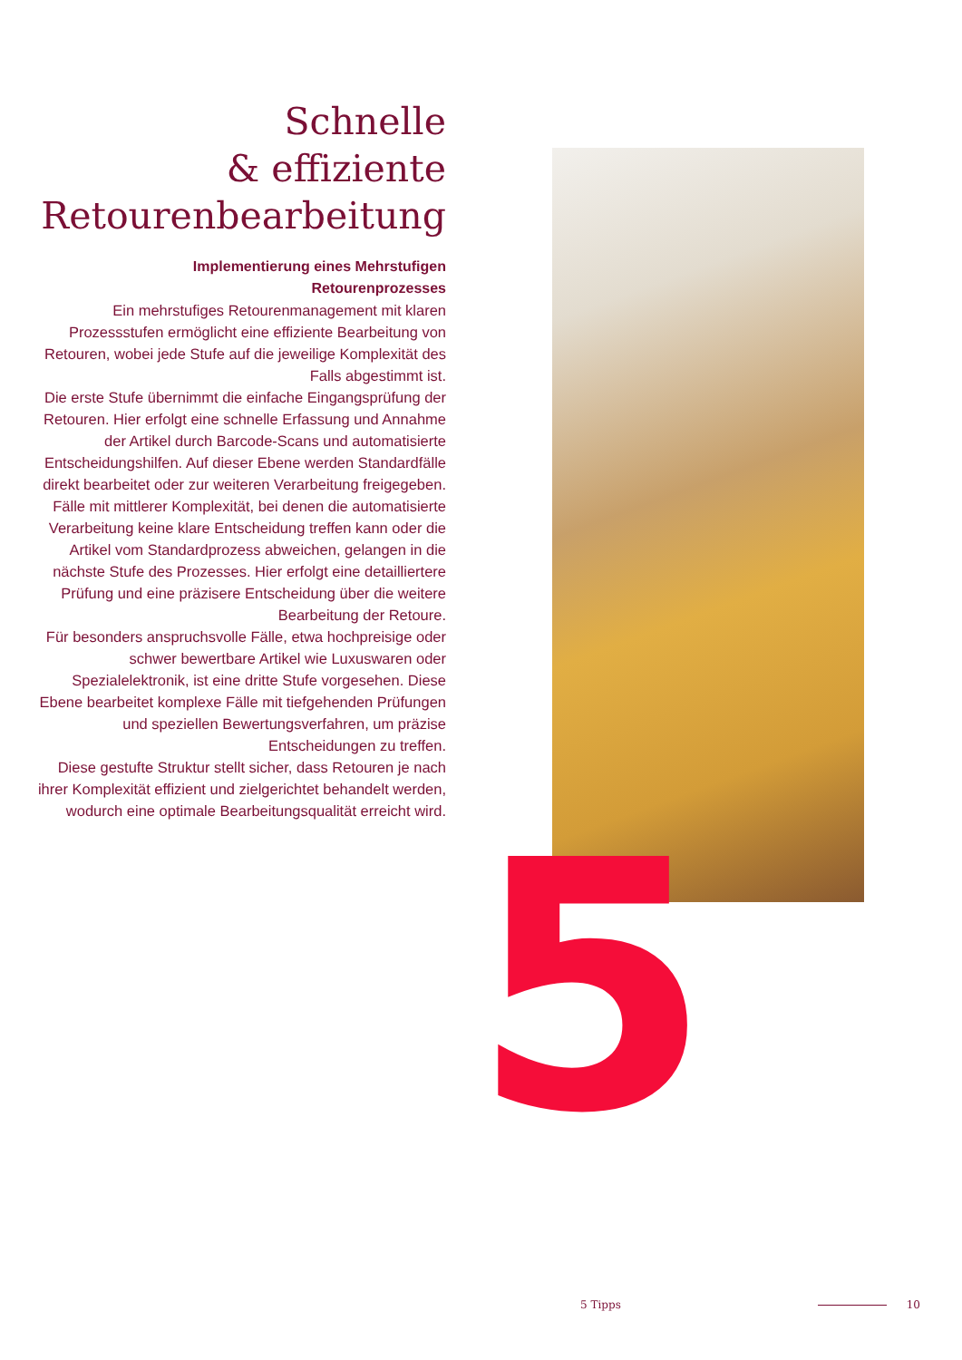Schnelle
& effiziente
Retourenbearbeitung
Implementierung eines Mehrstufigen
Retourenprozesses
Ein mehrstufiges Retourenmanagement mit klaren Prozessstufen ermöglicht eine effiziente Bearbeitung von Retouren, wobei jede Stufe auf die jeweilige Komplexität des Falls abgestimmt ist.
Die erste Stufe übernimmt die einfache Eingangsprüfung der Retouren. Hier erfolgt eine schnelle Erfassung und Annahme der Artikel durch Barcode-Scans und automatisierte Entscheidungshilfen. Auf dieser Ebene werden Standardfälle direkt bearbeitet oder zur weiteren Verarbeitung freigegeben.
Fälle mit mittlerer Komplexität, bei denen die automatisierte Verarbeitung keine klare Entscheidung treffen kann oder die Artikel vom Standardprozess abweichen, gelangen in die nächste Stufe des Prozesses. Hier erfolgt eine detailliertere Prüfung und eine präzisere Entscheidung über die weitere Bearbeitung der Retoure.
Für besonders anspruchsvolle Fälle, etwa hochpreisige oder schwer bewertbare Artikel wie Luxuswaren oder Spezialelektronik, ist eine dritte Stufe vorgesehen. Diese Ebene bearbeitet komplexe Fälle mit tiefgehenden Prüfungen und speziellen Bewertungsverfahren, um präzise Entscheidungen zu treffen.
Diese gestufte Struktur stellt sicher, dass Retouren je nach ihrer Komplexität effizient und zielgerichtet behandelt werden, wodurch eine optimale Bearbeitungsqualität erreicht wird.
5
5 Tipps 10